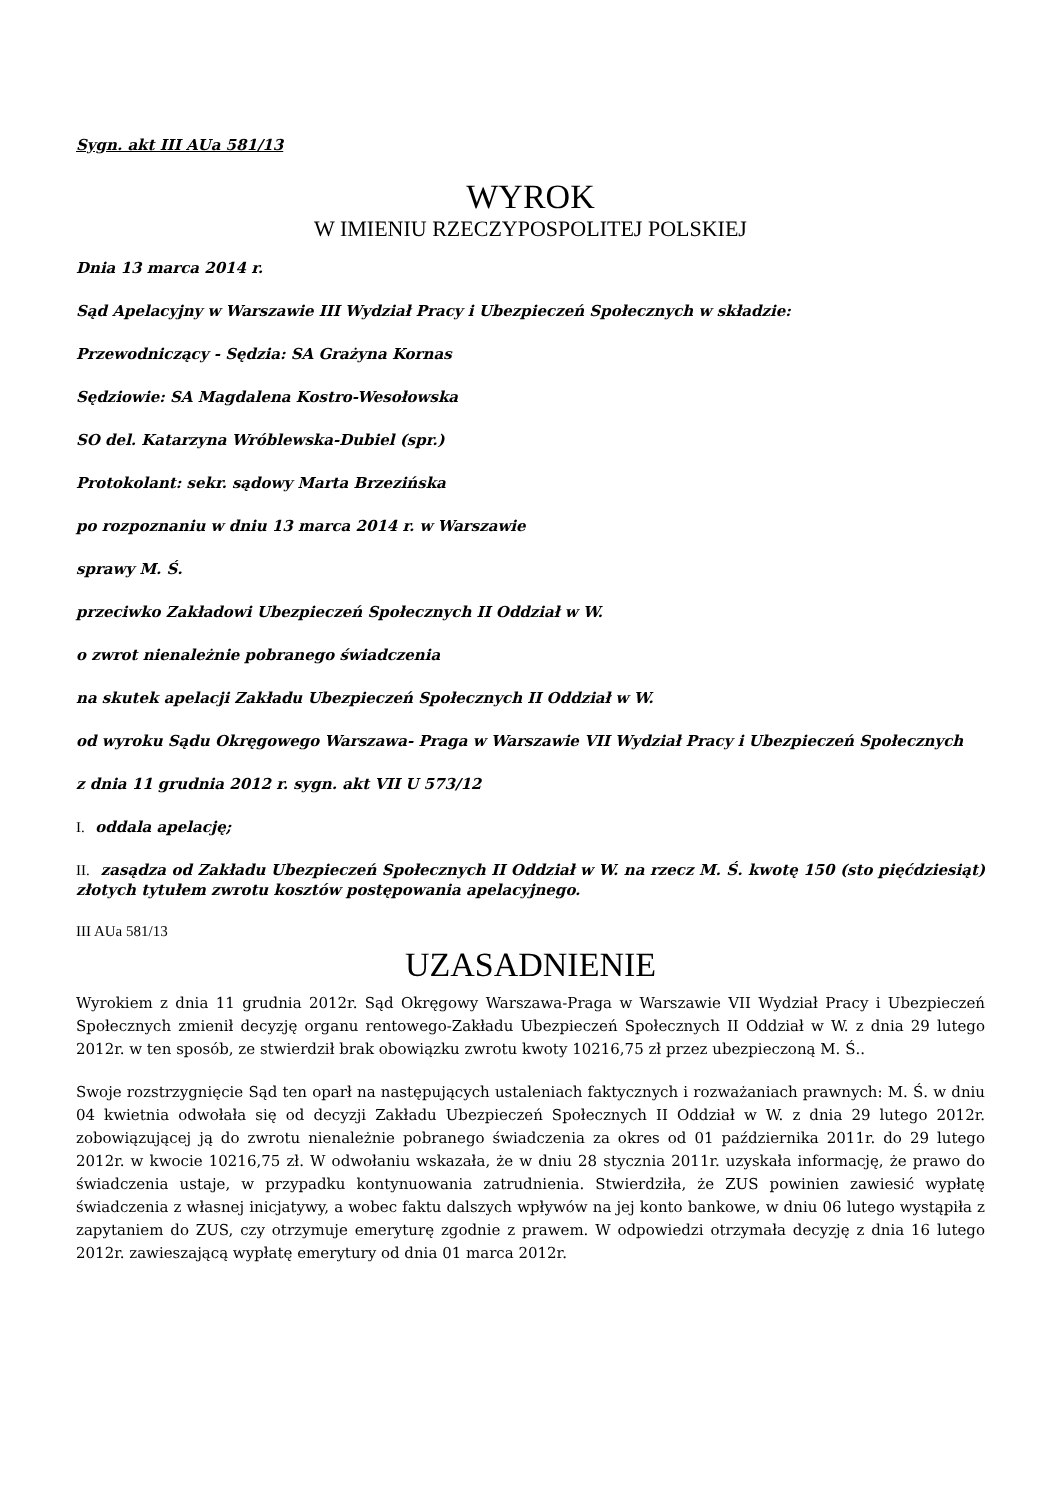Sygn. akt III AUa 581/13
WYROK
W IMIENIU RZECZYPOSPOLITEJ POLSKIEJ
Dnia 13 marca 2014 r.
Sąd Apelacyjny w Warszawie III Wydział Pracy i Ubezpieczeń Społecznych w składzie:
Przewodniczący - Sędzia: SA Grażyna Kornas
Sędziowie: SA Magdalena Kostro-Wesołowska
SO del. Katarzyna Wróblewska-Dubiel (spr.)
Protokolant: sekr. sądowy Marta Brzezińska
po rozpoznaniu w dniu 13 marca 2014 r. w Warszawie
sprawy M. Ś.
przeciwko Zakładowi Ubezpieczeń Społecznych II Oddział w W.
o zwrot nienależnie pobranego świadczenia
na skutek apelacji Zakładu Ubezpieczeń Społecznych II Oddział w W.
od wyroku Sądu Okręgowego Warszawa- Praga w Warszawie VII Wydział Pracy i Ubezpieczeń Społecznych
z dnia 11 grudnia 2012 r. sygn. akt VII U 573/12
I. oddala apelację;
II. zasądza od Zakładu Ubezpieczeń Społecznych II Oddział w W. na rzecz M. Ś. kwotę 150 (sto pięćdziesiąt) złotych tytułem zwrotu kosztów postępowania apelacyjnego.
III AUa 581/13
UZASADNIENIE
Wyrokiem z dnia 11 grudnia 2012r. Sąd Okręgowy Warszawa-Praga w Warszawie VII Wydział Pracy i Ubezpieczeń Społecznych zmienił decyzję organu rentowego-Zakładu Ubezpieczeń Społecznych II Oddział w W. z dnia 29 lutego 2012r. w ten sposób, ze stwierdził brak obowiązku zwrotu kwoty 10216,75 zł przez ubezpieczoną M. Ś..
Swoje rozstrzygnięcie Sąd ten oparł na następujących ustaleniach faktycznych i rozważaniach prawnych: M. Ś. w dniu 04 kwietnia odwołała się od decyzji Zakładu Ubezpieczeń Społecznych II Oddział w W. z dnia 29 lutego 2012r. zobowiązującej ją do zwrotu nienależnie pobranego świadczenia za okres od 01 października 2011r. do 29 lutego 2012r. w kwocie 10216,75 zł. W odwołaniu wskazała, że w dniu 28 stycznia 2011r. uzyskała informację, że prawo do świadczenia ustaje, w przypadku kontynuowania zatrudnienia. Stwierdziła, że ZUS powinien zawiesić wypłatę świadczenia z własnej inicjatywy, a wobec faktu dalszych wpływów na jej konto bankowe, w dniu 06 lutego wystąpiła z zapytaniem do ZUS, czy otrzymuje emeryturę zgodnie z prawem. W odpowiedzi otrzymała decyzję z dnia 16 lutego 2012r. zawieszającą wypłatę emerytury od dnia 01 marca 2012r.